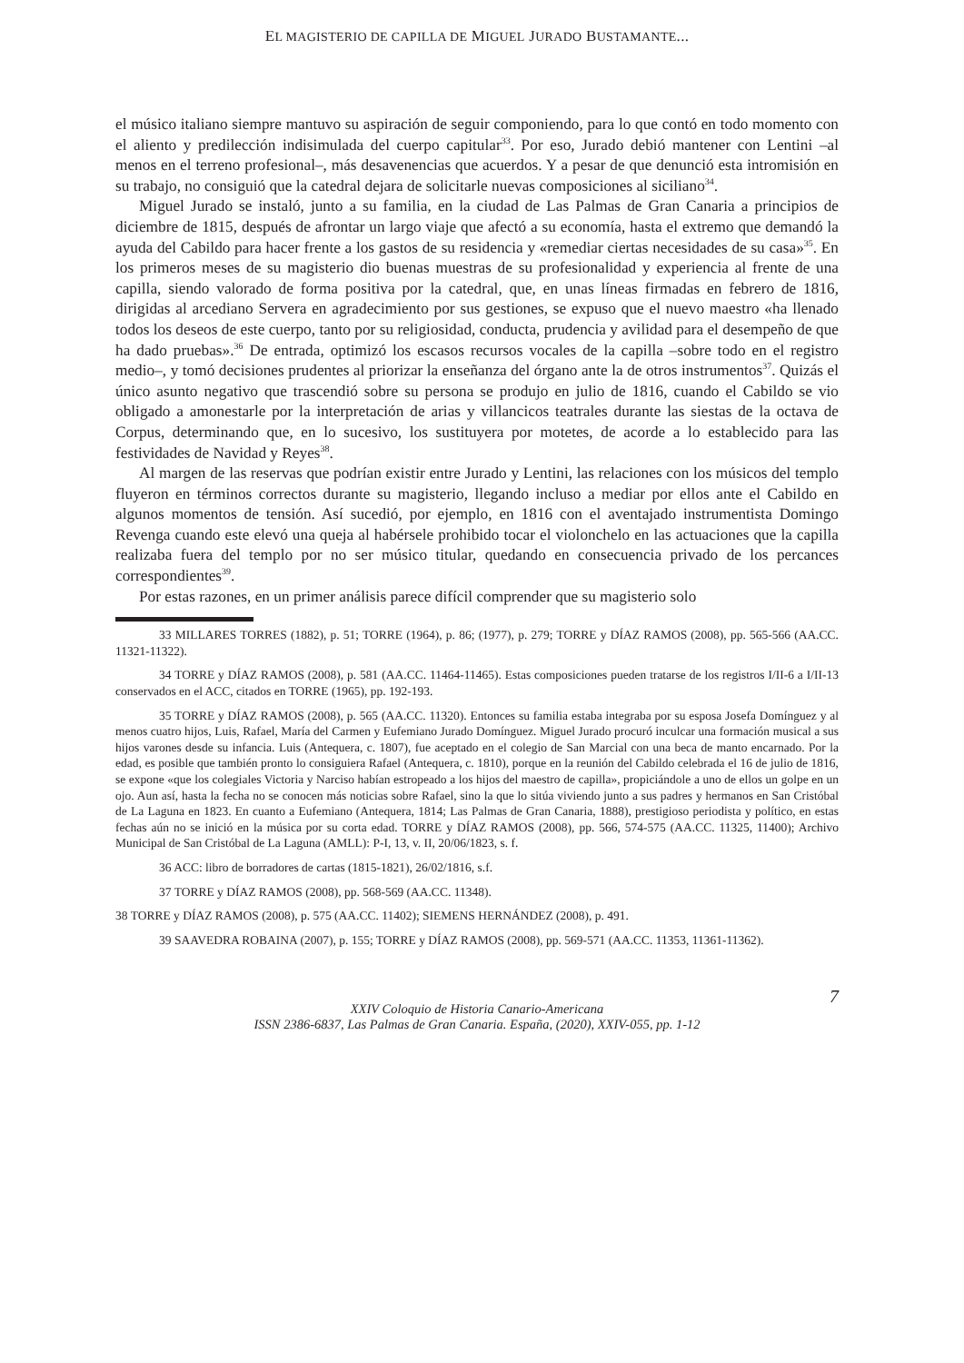EL MAGISTERIO DE CAPILLA DE MIGUEL JURADO BUSTAMANTE...
el músico italiano siempre mantuvo su aspiración de seguir componiendo, para lo que contó en todo momento con el aliento y predilección indisimulada del cuerpo capitular<sup>33</sup>. Por eso, Jurado debió mantener con Lentini –al menos en el terreno profesional–, más desavenencias que acuerdos. Y a pesar de que denunció esta intromisión en su trabajo, no consiguió que la catedral dejara de solicitarle nuevas composiciones al siciliano<sup>34</sup>.
Miguel Jurado se instaló, junto a su familia, en la ciudad de Las Palmas de Gran Canaria a principios de diciembre de 1815, después de afrontar un largo viaje que afectó a su economía, hasta el extremo que demandó la ayuda del Cabildo para hacer frente a los gastos de su residencia y «remediar ciertas necesidades de su casa»<sup>35</sup>. En los primeros meses de su magisterio dio buenas muestras de su profesionalidad y experiencia al frente de una capilla, siendo valorado de forma positiva por la catedral, que, en unas líneas firmadas en febrero de 1816, dirigidas al arcediano Servera en agradecimiento por sus gestiones, se expuso que el nuevo maestro «ha llenado todos los deseos de este cuerpo, tanto por su religiosidad, conducta, prudencia y avilidad para el desempeño de que ha dado pruebas».<sup>36</sup> De entrada, optimizó los escasos recursos vocales de la capilla –sobre todo en el registro medio–, y tomó decisiones prudentes al priorizar la enseñanza del órgano ante la de otros instrumentos<sup>37</sup>. Quizás el único asunto negativo que trascendió sobre su persona se produjo en julio de 1816, cuando el Cabildo se vio obligado a amonestarle por la interpretación de arias y villancicos teatrales durante las siestas de la octava de Corpus, determinando que, en lo sucesivo, los sustituyera por motetes, de acorde a lo establecido para las festividades de Navidad y Reyes<sup>38</sup>.
Al margen de las reservas que podrían existir entre Jurado y Lentini, las relaciones con los músicos del templo fluyeron en términos correctos durante su magisterio, llegando incluso a mediar por ellos ante el Cabildo en algunos momentos de tensión. Así sucedió, por ejemplo, en 1816 con el aventajado instrumentista Domingo Revenga cuando este elevó una queja al habérsele prohibido tocar el violonchelo en las actuaciones que la capilla realizaba fuera del templo por no ser músico titular, quedando en consecuencia privado de los percances correspondientes<sup>39</sup>.
Por estas razones, en un primer análisis parece difícil comprender que su magisterio solo
33 MILLARES TORRES (1882), p. 51; TORRE (1964), p. 86; (1977), p. 279; TORRE y DÍAZ RAMOS (2008), pp. 565-566 (AA.CC. 11321-11322).
34 TORRE y DÍAZ RAMOS (2008), p. 581 (AA.CC. 11464-11465). Estas composiciones pueden tratarse de los registros I/II-6 a I/II-13 conservados en el ACC, citados en TORRE (1965), pp. 192-193.
35 TORRE y DÍAZ RAMOS (2008), p. 565 (AA.CC. 11320). Entonces su familia estaba integraba por su esposa Josefa Domínguez y al menos cuatro hijos, Luis, Rafael, María del Carmen y Eufemiano Jurado Domínguez. Miguel Jurado procuró inculcar una formación musical a sus hijos varones desde su infancia. Luis (Antequera, c. 1807), fue aceptado en el colegio de San Marcial con una beca de manto encarnado. Por la edad, es posible que también pronto lo consiguiera Rafael (Antequera, c. 1810), porque en la reunión del Cabildo celebrada el 16 de julio de 1816, se expone «que los colegiales Victoria y Narciso habían estropeado a los hijos del maestro de capilla», propiciándole a uno de ellos un golpe en un ojo. Aun así, hasta la fecha no se conocen más noticias sobre Rafael, sino la que lo sitúa viviendo junto a sus padres y hermanos en San Cristóbal de La Laguna en 1823. En cuanto a Eufemiano (Antequera, 1814; Las Palmas de Gran Canaria, 1888), prestigioso periodista y político, en estas fechas aún no se inició en la música por su corta edad. TORRE y DÍAZ RAMOS (2008), pp. 566, 574-575 (AA.CC. 11325, 11400); Archivo Municipal de San Cristóbal de La Laguna (AMLL): P-I, 13, v. II, 20/06/1823, s. f.
36 ACC: libro de borradores de cartas (1815-1821), 26/02/1816, s.f.
37 TORRE y DÍAZ RAMOS (2008), pp. 568-569 (AA.CC. 11348).
38 TORRE y DÍAZ RAMOS (2008), p. 575 (AA.CC. 11402); SIEMENS HERNÁNDEZ (2008), p. 491.
39 SAAVEDRA ROBAINA (2007), p. 155; TORRE y DÍAZ RAMOS (2008), pp. 569-571 (AA.CC. 11353, 11361-11362).
7
XXIV Coloquio de Historia Canario-Americana
ISSN 2386-6837, Las Palmas de Gran Canaria. España, (2020), XXIV-055, pp. 1-12